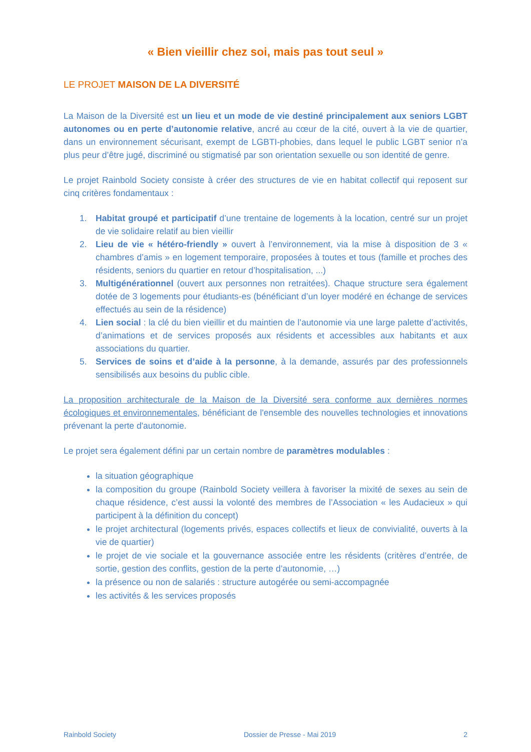« Bien vieillir chez soi, mais pas tout seul »
LE PROJET MAISON DE LA DIVERSITÉ
La Maison de la Diversité est un lieu et un mode de vie destiné principalement aux seniors LGBT autonomes ou en perte d’autonomie relative, ancré au cœur de la cité, ouvert à la vie de quartier, dans un environnement sécurisant, exempt de LGBTI-phobies, dans lequel le public LGBT senior n’a plus peur d’être jugé, discriminé ou stigmatisé par son orientation sexuelle ou son identité de genre.
Le projet Rainbold Society consiste à créer des structures de vie en habitat collectif qui reposent sur cinq critères fondamentaux :
1. Habitat groupé et participatif d’une trentaine de logements à la location, centré sur un projet de vie solidaire relatif au bien vieillir
2. Lieu de vie « hétéro-friendly » ouvert à l’environnement, via la mise à disposition de 3 « chambres d’amis » en logement temporaire, proposées à toutes et tous (famille et proches des résidents, seniors du quartier en retour d’hospitalisation, ...)
3. Multigénérationnel (ouvert aux personnes non retraitées). Chaque structure sera également dotée de 3 logements pour étudiants-es (bénéficiant d’un loyer modéré en échange de services effectués au sein de la résidence)
4. Lien social : la clé du bien vieillir et du maintien de l’autonomie via une large palette d’activités, d’animations et de services proposés aux résidents et accessibles aux habitants et aux associations du quartier.
5. Services de soins et d’aide à la personne, à la demande, assurés par des professionnels sensibilisés aux besoins du public cible.
La proposition architecturale de la Maison de la Diversité sera conforme aux dernières normes écologiques et environnementales, bénéficiant de l'ensemble des nouvelles technologies et innovations prévenant la perte d'autonomie.
Le projet sera également défini par un certain nombre de paramètres modulables :
la situation géographique
la composition du groupe (Rainbold Society veillera à favoriser la mixité de sexes au sein de chaque résidence, c’est aussi la volonté des membres de l’Association « les Audacieux » qui participent à la définition du concept)
le projet architectural (logements privés, espaces collectifs et lieux de convivialité, ouverts à la vie de quartier)
le projet de vie sociale et la gouvernance associée entre les résidents (critères d’entrée, de sortie, gestion des conflits, gestion de la perte d’autonomie, …)
la présence ou non de salariés : structure autogérée ou semi-accompagnée
les activités & les services proposés
Rainbold Society Dossier de Presse - Mai 2019 2